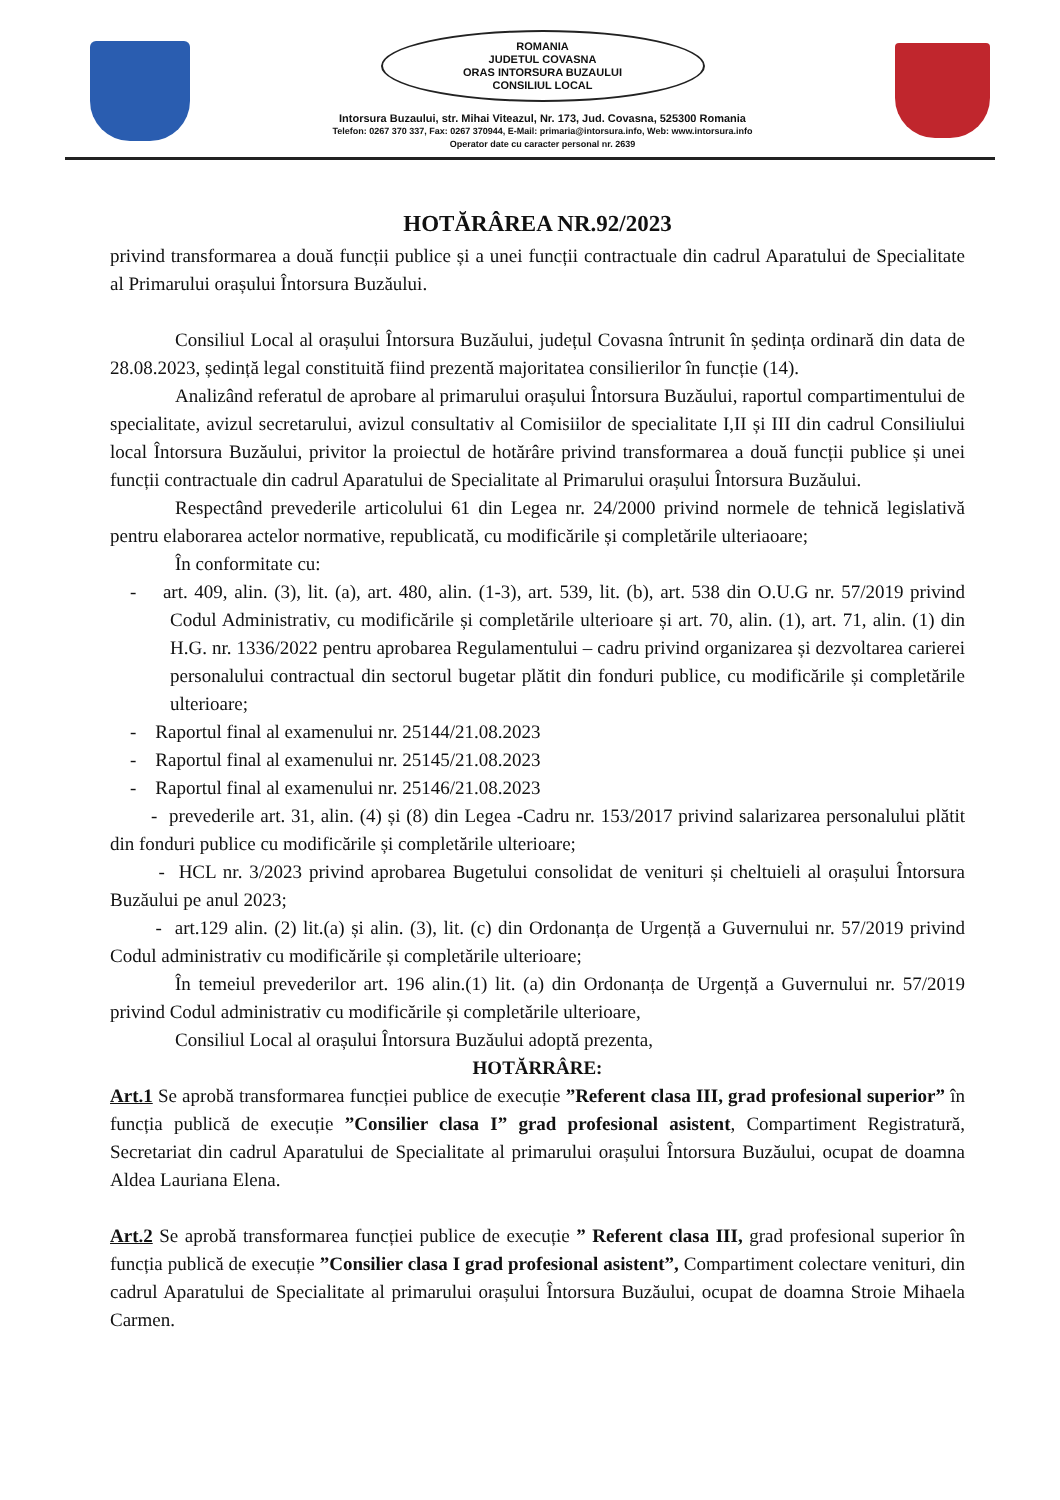ROMANIA
JUDETUL COVASNA
ORAS INTORSURA BUZAULUI
CONSILIUL LOCAL
Intorsura Buzaului, str. Mihai Viteazul, Nr. 173, Jud. Covasna, 525300 Romania
Telefon: 0267 370 337, Fax: 0267 370944, E-Mail: primaria@intorsura.info, Web: www.intorsura.info
Operator date cu caracter personal nr. 2639
HOTĂRÂREA NR.92/2023
privind transformarea a două funcții publice și a unei funcții contractuale din cadrul Aparatului de Specialitate al Primarului orașului Întorsura Buzăului.
Consiliul Local al orașului Întorsura Buzăului, județul Covasna întrunit în ședința ordinară din data de 28.08.2023, ședință legal constituită fiind prezentă majoritatea consilierilor în funcție (14).
Analizând referatul de aprobare al primarului orașului Întorsura Buzăului, raportul compartimentului de specialitate, avizul secretarului, avizul consultativ al Comisiilor de specialitate I,II și III din cadrul Consiliului local Întorsura Buzăului, privitor la proiectul de hotărâre privind transformarea a două funcții publice și unei funcții contractuale din cadrul Aparatului de Specialitate al Primarului orașului Întorsura Buzăului.
Respectând prevederile articolului 61 din Legea nr. 24/2000 privind normele de tehnică legislativă pentru elaborarea actelor normative, republicată, cu modificările și completările ulteriaoare;
În conformitate cu:
- art. 409, alin. (3), lit. (a), art. 480, alin. (1-3), art. 539, lit. (b), art. 538 din O.U.G nr. 57/2019 privind Codul Administrativ, cu modificările și completările ulterioare și art. 70, alin. (1), art. 71, alin. (1) din H.G. nr. 1336/2022 pentru aprobarea Regulamentului – cadru privind organizarea și dezvoltarea carierei personalului contractual din sectorul bugetar plătit din fonduri publice, cu modificările și completările ulterioare;
- Raportul final al examenului nr. 25144/21.08.2023
- Raportul final al examenului nr. 25145/21.08.2023
- Raportul final al examenului nr. 25146/21.08.2023
- prevederile art. 31, alin. (4) și (8) din Legea -Cadru nr. 153/2017 privind salarizarea personalului plătit din fonduri publice cu modificările și completările ulterioare;
- HCL nr. 3/2023 privind aprobarea Bugetului consolidat de venituri și cheltuieli al orașului Întorsura Buzăului pe anul 2023;
- art.129 alin. (2) lit.(a) și alin. (3), lit. (c) din Ordonanța de Urgență a Guvernului nr. 57/2019 privind Codul administrativ cu modificările și completările ulterioare;
În temeiul prevederilor art. 196 alin.(1) lit. (a) din Ordonanța de Urgență a Guvernului nr. 57/2019 privind Codul administrativ cu modificările și completările ulterioare,
Consiliul Local al orașului Întorsura Buzăului adoptă prezenta,
HOTĂRRÂRE:
Art.1 Se aprobă transformarea funcției publice de execuție ”Referent clasa III, grad profesional superior” în funcția publică de execuție ”Consilier clasa I” grad profesional asistent, Compartiment Registratură, Secretariat din cadrul Aparatului de Specialitate al primarului orașului Întorsura Buzăului, ocupat de doamna Aldea Lauriana Elena.
Art.2 Se aprobă transformarea funcției publice de execuție ” Referent clasa III, grad profesional superior în funcția publică de execuție ”Consilier clasa I grad profesional asistent”, Compartiment colectare venituri, din cadrul Aparatului de Specialitate al primarului orașului Întorsura Buzăului, ocupat de doamna Stroie Mihaela Carmen.